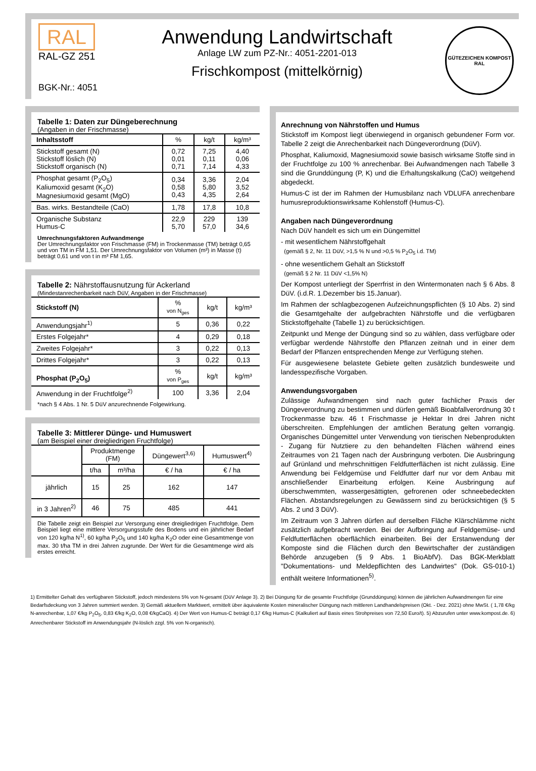RAL
RAL-GZ 251
BGK-Nr.: 4051
Anwendung Landwirtschaft
Anlage LW zum PZ-Nr.: 4051-2201-013
Frischkompost (mittelkörnig)
GÜTEZEICHEN KOMPOST
RAL
Tabelle 1: Daten zur Düngeberechnung
(Angaben in der Frischmasse)
| Inhaltsstoff | % | kg/t | kg/m³ |
| --- | --- | --- | --- |
| Stickstoff gesamt (N) Stickstoff löslich (N) Stickstoff organisch (N) | 0,72 0,01 0,71 | 7,25 0,11 7,14 | 4,40 0,06 4,33 |
| Phosphat gesamt (P<sub>2</sub>O<sub>5</sub>) Kaliumoxid gesamt (K<sub>2</sub>O) Magnesiumoxid gesamt (MgO) | 0,34 0,58 0,43 | 3,36 5,80 4,35 | 2,04 3,52 2,64 |
| Bas. wirks. Bestandteile (CaO) | 1,78 | 17,8 | 10,8 |
| Organische Substanz Humus-C | 22,9 5,70 | 229 57,0 | 139 34,6 |
Umrechnungsfaktoren Aufwandmenge
Der Umrechnungsfaktor von Frischmasse (FM) in Trockenmasse (TM) beträgt 0,65 und von TM in FM 1,51. Der Umrechnungsfaktor von Volumen (m³) in Masse (t) beträgt 0,61 und von t in m³ FM 1,65.
Tabelle 2: Nährstoffausnutzung für Ackerland
(Mindestanrechenbarkeit nach DüV, Angaben in der Frischmasse)
| Stickstoff (N) | % von N<sub>ges</sub> | kg/t | kg/m³ |
| Anwendungsjahr<sup>1)</sup> | 5 | 0,36 | 0,22 |
| Erstes Folgejahr* | 4 | 0,29 | 0,18 |
| Zweites Folgejahr* | 3 | 0,22 | 0,13 |
| Drittes Folgejahr* | 3 | 0,22 | 0,13 |
| Phosphat (P<sub>2</sub>O<sub>5</sub>) | % von P<sub>ges</sub> | kg/t | kg/m³ |
| Anwendung in der Fruchtfolge<sup>2)</sup> | 100 | 3,36 | 2,04 |
*nach § 4 Abs. 1 Nr. 5 DüV anzurechnende Folgewirkung.
Tabelle 3: Mittlerer Dünge- und Humuswert
(am Beispiel einer dreigliedrigen Fruchtfolge)
| | Produktmenge (FM) | | Düngewert<sup>3,6)</sup> | Humuswert<sup>4)</sup> |
| | t/ha | m³/ha | € / ha | € / ha |
| jährlich | 15 | 25 | 162 | 147 |
| in 3 Jahren<sup>2)</sup> | 46 | 75 | 485 | 441 |
Die Tabelle zeigt ein Beispiel zur Versorgung einer dreigliedrigen Fruchtfolge. Dem Beispiel liegt eine mittlere Versorgungsstufe des Bodens und ein jährlicher Bedarf von 120 kg/ha N<sup>1)</sup>, 60 kg/ha P<sub>2</sub>O<sub>5</sub> und 140 kg/ha K<sub>2</sub>O oder eine Gesamtmenge von max. 30 t/ha TM in drei Jahren zugrunde. Der Wert für die Gesamtmenge wird als erstes erreicht.
Anrechnung von Nährstoffen und Humus
Stickstoff im Kompost liegt überwiegend in organisch gebundener Form vor. Tabelle 2 zeigt die Anrechenbarkeit nach Düngeverordnung (DüV).
Phosphat, Kaliumoxid, Magnesiumoxid sowie basisch wirksame Stoffe sind in der Fruchtfolge zu 100 % anrechenbar. Bei Aufwandmengen nach Tabelle 3 sind die Grunddüngung (P, K) und die Erhaltungskalkung (CaO) weitgehend abgedeckt.
Humus-C ist der im Rahmen der Humusbilanz nach VDLUFA anrechenbare humusreproduktionswirksame Kohlenstoff (Humus-C).
Angaben nach Düngeverordnung
Nach DüV handelt es sich um ein Düngemittel
- mit wesentlichem Nährstoffgehalt
(gemäß § 2, Nr. 11 DüV, >1,5 % N und >0,5 % P<sub>2</sub>O<sub>5</sub> i.d. TM)
- ohne wesentlichem Gehalt an Stickstoff
(gemäß § 2 Nr. 11 DüV <1,5% N)
Der Kompost unterliegt der Sperrfrist in den Wintermonaten nach § 6 Abs. 8 DüV. (i.d.R. 1.Dezember bis 15.Januar).
Im Rahmen der schlagbezogenen Aufzeichnungspflichten (§ 10 Abs. 2) sind die Gesamtgehalte der aufgebrachten Nährstoffe und die verfügbaren Stickstoffgehalte (Tabelle 1) zu berücksichtigen.
Zeitpunkt und Menge der Düngung sind so zu wählen, dass verfügbare oder verfügbar werdende Nährstoffe den Pflanzen zeitnah und in einer dem Bedarf der Pflanzen entsprechenden Menge zur Verfügung stehen.
Für ausgewiesene belastete Gebiete gelten zusätzlich bundesweite und landesspezifische Vorgaben.
Anwendungsvorgaben
Zulässige Aufwandmengen sind nach guter fachlicher Praxis der Düngeverordnung zu bestimmen und dürfen gemäß Bioabfallverordnung 30 t Trockenmasse bzw. 46 t Frischmasse je Hektar In drei Jahren nicht überschreiten. Empfehlungen der amtlichen Beratung gelten vorrangig. Organisches Düngemittel unter Verwendung von tierischen Nebenprodukten - Zugang für Nutztiere zu den behandelten Flächen während eines Zeitraumes von 21 Tagen nach der Ausbringung verboten. Die Ausbringung auf Grünland und mehrschnittigen Feldfutterflächen ist nicht zulässig. Eine Anwendung bei Feldgemüse und Feldfutter darf nur vor dem Anbau mit anschließender Einarbeitung erfolgen. Keine Ausbringung auf überschwemmten, wassergesättigten, gefrorenen oder schneebedeckten Flächen. Abstandsregelungen zu Gewässern sind zu berücksichtigen (§ 5 Abs. 2 und 3 DüV).
Im Zeitraum von 3 Jahren dürfen auf derselben Fläche Klärschlämme nicht zusätzlich aufgebracht werden. Bei der Aufbringung auf Feldgemüse- und Feldfutterflächen oberflächlich einarbeiten. Bei der Erstanwendung der Komposte sind die Flächen durch den Bewirtschafter der zuständigen Behörde anzugeben (§ 9 Abs. 1 BioAbfV). Das BGK-Merkblatt "Dokumentations- und Meldepflichten des Landwirtes" (Dok. GS-010-1) enthält weitere Informationen<sup>5)</sup>.
1) Ermittelter Gehalt des verfügbaren Stickstoff, jedoch mindestens 5% von N-gesamt (DüV Anlage 3). 2) Bei Düngung für die gesamte Fruchtfolge (Grunddüngung) können die jährlichen Aufwandmengen für eine Bedarfsdeckung von 3 Jahren summiert werden. 3) Gemäß aktuellem Marktwert, ermittelt über äquivalente Kosten mineralischer Düngung nach mittleren Landhandelspreisen (Okt. - Dez. 2021) ohne MwSt. ( 1,78 €/kg N-anrechenbar, 1,07 €/kg P<sub>2</sub>O<sub>5</sub>, 0,83 €/kg K<sub>2</sub>O, 0,08 €/kgCaO). 4) Der Wert von Humus-C beträgt 0,17 €/kg Humus-C (Kalkuliert auf Basis eines Strohpreises von 72,50 Euro/t). 5) Abzurufen unter www.kompost.de. 6) Anrechenbarer Stickstoff im Anwendungsjahr (N-löslich zzgl. 5% von N-organisch).